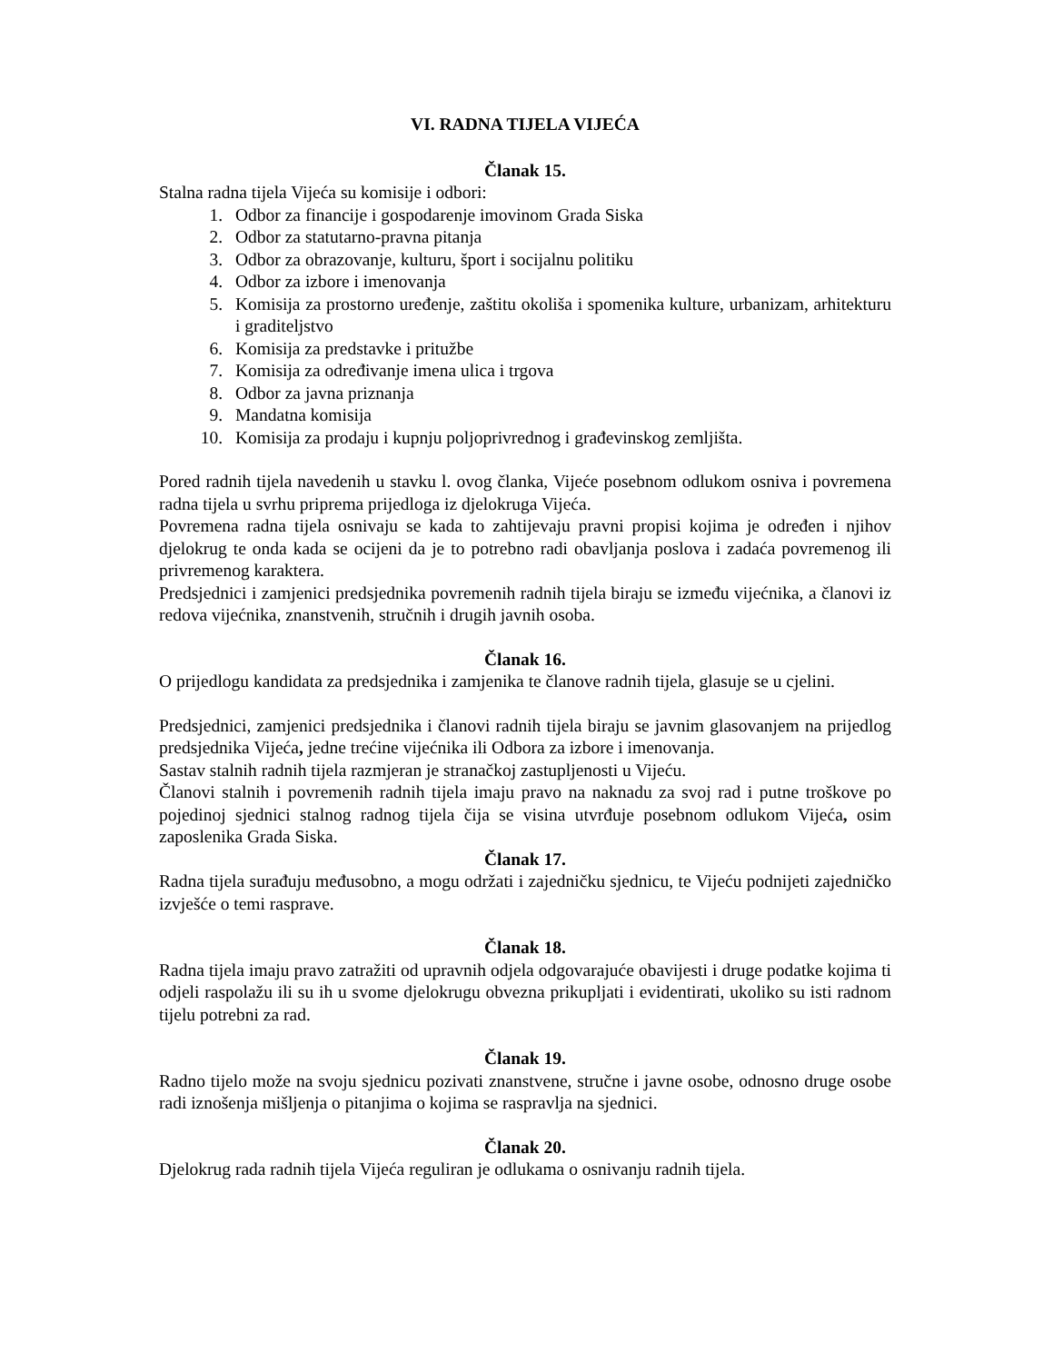VI. RADNA TIJELA VIJEĆA
Članak 15.
Stalna radna tijela Vijeća su komisije i odbori:
1. Odbor za financije i gospodarenje imovinom Grada Siska
2. Odbor za statutarno-pravna pitanja
3. Odbor za obrazovanje, kulturu, šport i socijalnu politiku
4. Odbor za izbore i imenovanja
5. Komisija za prostorno uređenje, zaštitu okoliša i spomenika kulture, urbanizam, arhitekturu i graditeljstvo
6. Komisija za predstavke i pritužbe
7. Komisija za određivanje imena ulica i trgova
8. Odbor za javna priznanja
9. Mandatna komisija
10. Komisija za prodaju i kupnju poljoprivrednog i građevinskog zemljišta.
Pored radnih tijela navedenih u stavku l. ovog članka, Vijeće posebnom odlukom osniva i povremena radna tijela u svrhu priprema prijedloga iz djelokruga Vijeća.
Povremena radna tijela osnivaju se kada to zahtijevaju pravni propisi kojima je određen i njihov djelokrug te onda kada se ocijeni da je to potrebno radi obavljanja poslova i zadaća povremenog ili privremenog karaktera.
Predsjednici i zamjenici predsjednika povremenih radnih tijela biraju se između vijećnika, a članovi iz redova vijećnika, znanstvenih, stručnih i drugih javnih osoba.
Članak 16.
O prijedlogu kandidata za predsjednika i zamjenika te članove radnih tijela, glasuje se u cjelini.
Predsjednici, zamjenici predsjednika i članovi radnih tijela biraju se javnim glasovanjem na prijedlog predsjednika Vijeća, jedne trećine vijećnika ili Odbora za izbore i imenovanja.
Sastav stalnih radnih tijela razmjeran je stranačkoj zastupljenosti u Vijeću.
Članovi stalnih i povremenih radnih tijela imaju pravo na naknadu za svoj rad i putne troškove po pojedinoj sjednici stalnog radnog tijela čija se visina utvrđuje posebnom odlukom Vijeća, osim zaposlenika Grada Siska.
Članak 17.
Radna tijela surađuju međusobno, a mogu održati i zajedničku sjednicu, te Vijeću podnijeti zajedničko izvješće o temi rasprave.
Članak 18.
Radna tijela imaju pravo zatražiti od upravnih odjela odgovarajuće obavijesti i druge podatke kojima ti odjeli raspolažu ili su ih u svome djelokrugu obvezna prikupljati i evidentirati, ukoliko su isti radnom tijelu potrebni za rad.
Članak 19.
Radno tijelo može na svoju sjednicu pozivati znanstvene, stručne i javne osobe, odnosno druge osobe radi iznošenja mišljenja o pitanjima o kojima se raspravlja na sjednici.
Članak 20.
Djelokrug rada radnih tijela Vijeća reguliran je odlukama o osnivanju radnih tijela.